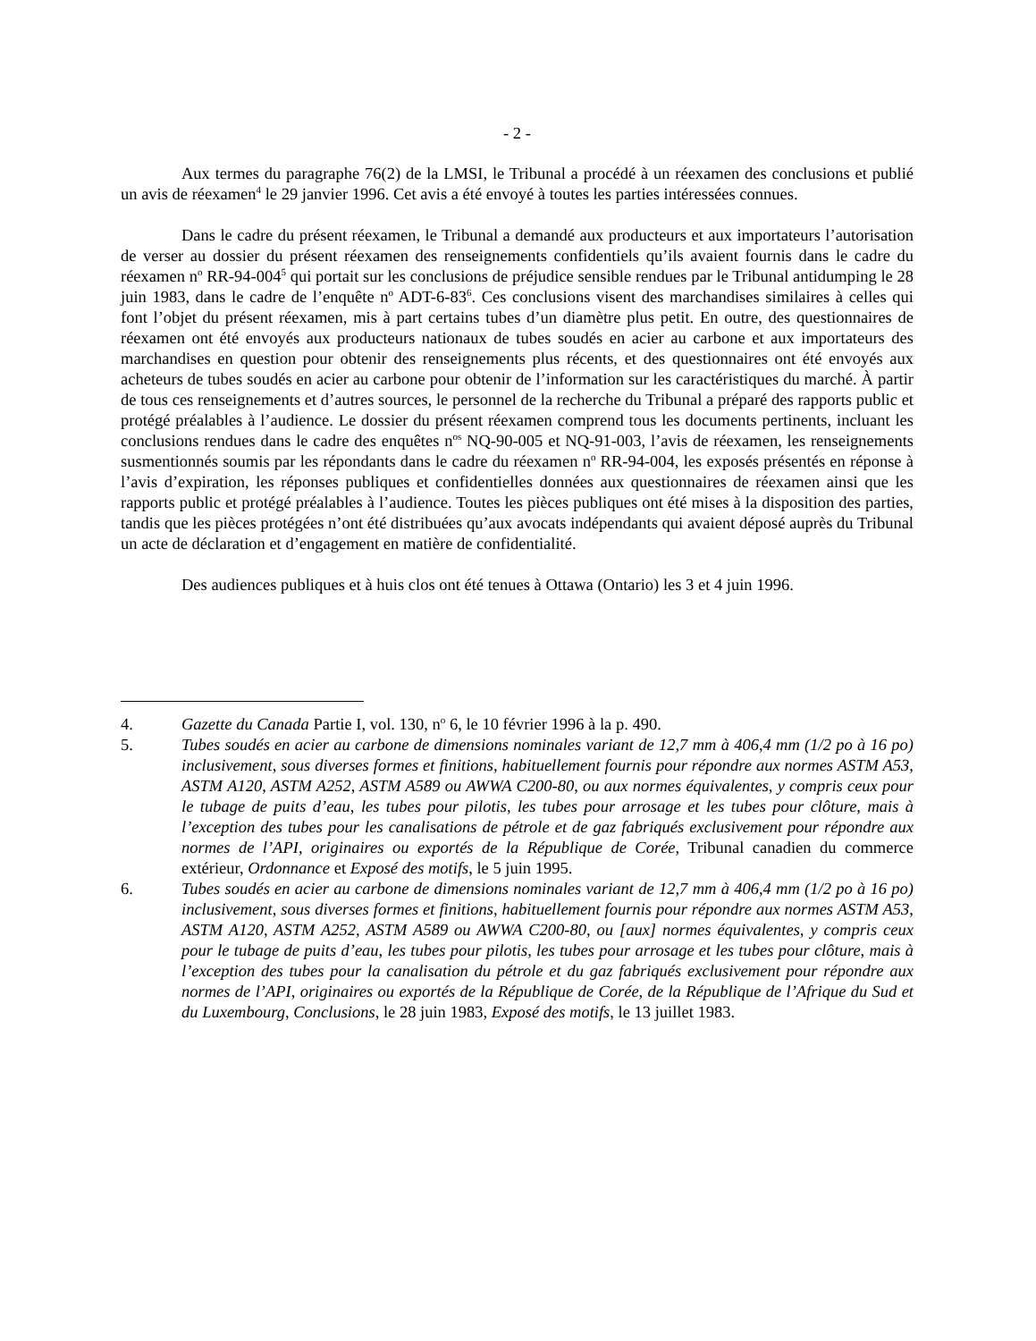- 2 -
Aux termes du paragraphe 76(2) de la LMSI, le Tribunal a procédé à un réexamen des conclusions et publié un avis de réexamen<sup>4</sup> le 29 janvier 1996. Cet avis a été envoyé à toutes les parties intéressées connues.
Dans le cadre du présent réexamen, le Tribunal a demandé aux producteurs et aux importateurs l’autorisation de verser au dossier du présent réexamen des renseignements confidentiels qu’ils avaient fournis dans le cadre du réexamen n<sup>o</sup> RR-94-004<sup>5</sup> qui portait sur les conclusions de préjudice sensible rendues par le Tribunal antidumping le 28 juin 1983, dans le cadre de l’enquête n<sup>o</sup> ADT-6-83<sup>6</sup>. Ces conclusions visent des marchandises similaires à celles qui font l’objet du présent réexamen, mis à part certains tubes d’un diamètre plus petit. En outre, des questionnaires de réexamen ont été envoyés aux producteurs nationaux de tubes soudés en acier au carbone et aux importateurs des marchandises en question pour obtenir des renseignements plus récents, et des questionnaires ont été envoyés aux acheteurs de tubes soudés en acier au carbone pour obtenir de l’information sur les caractéristiques du marché. À partir de tous ces renseignements et d’autres sources, le personnel de la recherche du Tribunal a préparé des rapports public et protégé préalables à l’audience. Le dossier du présent réexamen comprend tous les documents pertinents, incluant les conclusions rendues dans le cadre des enquêtes n<sup>os</sup> NQ-90-005 et NQ-91-003, l’avis de réexamen, les renseignements susmentionnés soumis par les répondants dans le cadre du réexamen n<sup>o</sup> RR-94-004, les exposés présentés en réponse à l’avis d’expiration, les réponses publiques et confidentielles données aux questionnaires de réexamen ainsi que les rapports public et protégé préalables à l’audience. Toutes les pièces publiques ont été mises à la disposition des parties, tandis que les pièces protégées n’ont été distribuées qu’aux avocats indépendants qui avaient déposé auprès du Tribunal un acte de déclaration et d’engagement en matière de confidentialité.
Des audiences publiques et à huis clos ont été tenues à Ottawa (Ontario) les 3 et 4 juin 1996.
4. Gazette du Canada Partie I, vol. 130, n<sup>o</sup> 6, le 10 février 1996 à la p. 490.
5. Tubes soudés en acier au carbone de dimensions nominales variant de 12,7 mm à 406,4 mm (1/2 po à 16 po) inclusivement, sous diverses formes et finitions, habituellement fournis pour répondre aux normes ASTM A53, ASTM A120, ASTM A252, ASTM A589 ou AWWA C200-80, ou aux normes équivalentes, y compris ceux pour le tubage de puits d’eau, les tubes pour pilotis, les tubes pour arrosage et les tubes pour clôture, mais à l’exception des tubes pour les canalisations de pétrole et de gaz fabriqués exclusivement pour répondre aux normes de l’API, originaires ou exportés de la République de Corée, Tribunal canadien du commerce extérieur, Ordonnance et Exposé des motifs, le 5 juin 1995.
6. Tubes soudés en acier au carbone de dimensions nominales variant de 12,7 mm à 406,4 mm (1/2 po à 16 po) inclusivement, sous diverses formes et finitions, habituellement fournis pour répondre aux normes ASTM A53, ASTM A120, ASTM A252, ASTM A589 ou AWWA C200-80, ou [aux] normes équivalentes, y compris ceux pour le tubage de puits d’eau, les tubes pour pilotis, les tubes pour arrosage et les tubes pour clôture, mais à l’exception des tubes pour la canalisation du pétrole et du gaz fabriqués exclusivement pour répondre aux normes de l’API, originaires ou exportés de la République de Corée, de la République de l’Afrique du Sud et du Luxembourg, Conclusions, le 28 juin 1983, Exposé des motifs, le 13 juillet 1983.